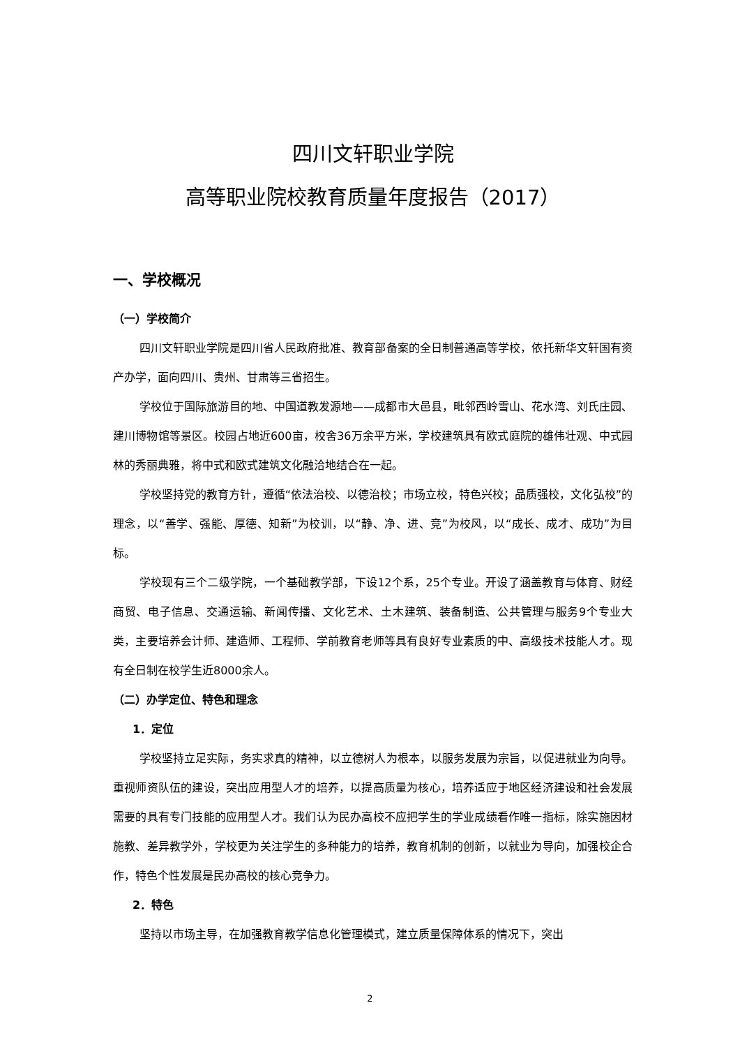四川文轩职业学院
高等职业院校教育质量年度报告（2017）
一、学校概况
（一）学校简介
四川文轩职业学院是四川省人民政府批准、教育部备案的全日制普通高等学校，依托新华文轩国有资产办学，面向四川、贵州、甘肃等三省招生。
学校位于国际旅游目的地、中国道教发源地——成都市大邑县，毗邻西岭雪山、花水湾、刘氏庄园、建川博物馆等景区。校园占地近600亩，校舍36万余平方米，学校建筑具有欧式庭院的雄伟壮观、中式园林的秀丽典雅，将中式和欧式建筑文化融洽地结合在一起。
学校坚持党的教育方针，遵循“依法治校、以德治校；市场立校，特色兴校；品质强校，文化弘校”的理念，以“善学、强能、厚德、知新”为校训，以“静、净、进、竞”为校风，以“成长、成才、成功”为目标。
学校现有三个二级学院，一个基础教学部，下设12个系，25个专业。开设了涵盖教育与体育、财经商贸、电子信息、交通运输、新闻传播、文化艺术、土木建筑、装备制造、公共管理与服务9个专业大类，主要培养会计师、建造师、工程师、学前教育老师等具有良好专业素质的中、高级技术技能人才。现有全日制在校学生近8000余人。
（二）办学定位、特色和理念
1．定位
学校坚持立足实际，务实求真的精神，以立德树人为根本，以服务发展为宗旨，以促进就业为向导。重视师资队伍的建设，突出应用型人才的培养，以提高质量为核心，培养适应于地区经济建设和社会发展需要的具有专门技能的应用型人才。我们认为民办高校不应把学生的学业成绩看作唯一指标，除实施因材施教、差异教学外，学校更为关注学生的多种能力的培养，教育机制的创新，以就业为导向，加强校企合作，特色个性发展是民办高校的核心竞争力。
2．特色
坚持以市场主导，在加强教育教学信息化管理模式，建立质量保障体系的情况下，突出
2